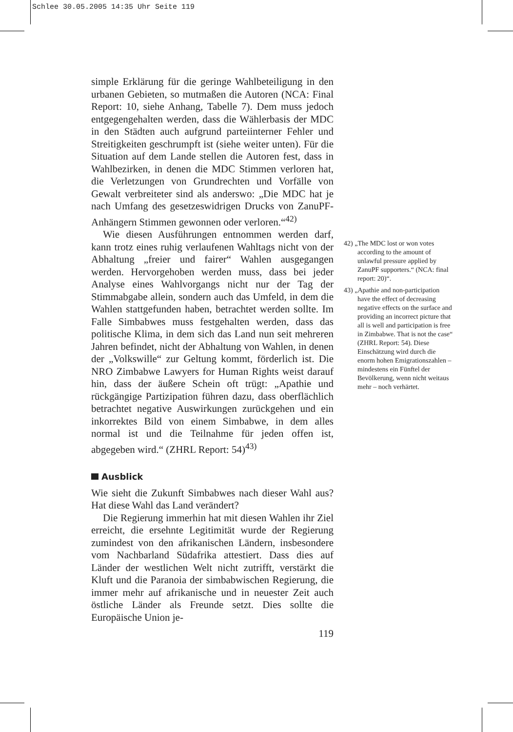Schlee 30.05.2005 14:35 Uhr Seite 119
simple Erklärung für die geringe Wahlbeteiligung in den urbanen Gebieten, so mutmaßen die Autoren (NCA: Final Report: 10, siehe Anhang, Tabelle 7). Dem muss jedoch entgegengehalten werden, dass die Wählerbasis der MDC in den Städten auch aufgrund parteiinterner Fehler und Streitigkeiten geschrumpft ist (siehe weiter unten). Für die Situation auf dem Lande stellen die Autoren fest, dass in Wahlbezirken, in denen die MDC Stimmen verloren hat, die Verletzungen von Grundrechten und Vorfälle von Gewalt verbreiteter sind als anderswo: „Die MDC hat je nach Umfang des gesetzeswidrigen Drucks von ZanuPF-Anhängern Stimmen gewonnen oder verloren.“<sup>42)</sup>
Wie diesen Ausführungen entnommen werden darf, kann trotz eines ruhig verlaufenen Wahltags nicht von der Abhaltung „freier und fairer“ Wahlen ausgegangen werden. Hervorgehoben werden muss, dass bei jeder Analyse eines Wahlvorgangs nicht nur der Tag der Stimmabgabe allein, sondern auch das Umfeld, in dem die Wahlen stattgefunden haben, betrachtet werden sollte. Im Falle Simbabwes muss festgehalten werden, dass das politische Klima, in dem sich das Land nun seit mehreren Jahren befindet, nicht der Abhaltung von Wahlen, in denen der „Volkswille“ zur Geltung kommt, förderlich ist. Die NRO Zimbabwe Lawyers for Human Rights weist darauf hin, dass der äußere Schein oft trügt: „Apathie und rückgängige Partizipation führen dazu, dass oberflächlich betrachtet negative Auswirkungen zurückgehen und ein inkorrektes Bild von einem Simbabwe, in dem alles normal ist und die Teilnahme für jeden offen ist, abgegeben wird.“ (ZHRL Report: 54)<sup>43)</sup>
Ausblick
Wie sieht die Zukunft Simbabwes nach dieser Wahl aus? Hat diese Wahl das Land verändert?
Die Regierung immerhin hat mit diesen Wahlen ihr Ziel erreicht, die ersehnte Legitimität wurde der Regierung zumindest von den afrikanischen Ländern, insbesondere vom Nachbarland Südafrika attestiert. Dass dies auf Länder der westlichen Welt nicht zutrifft, verstärkt die Kluft und die Paranoia der simbabwischen Regierung, die immer mehr auf afrikanische und in neuester Zeit auch östliche Länder als Freunde setzt. Dies sollte die Europäische Union je-
119
42) „The MDC lost or won votes according to the amount of unlawful pressure applied by ZanuPF supporters.“ (NCA: final report: 20)“.
43) „Apathie and non-participation have the effect of decreasing negative effects on the surface and providing an incorrect picture that all is well and participation is free in Zimbabwe. That is not the case“ (ZHRL Report: 54). Diese Einschätzung wird durch die enorm hohen Emigrationszahlen – mindestens ein Fünftel der Bevölkerung, wenn nicht weitaus mehr – noch verhärtet.